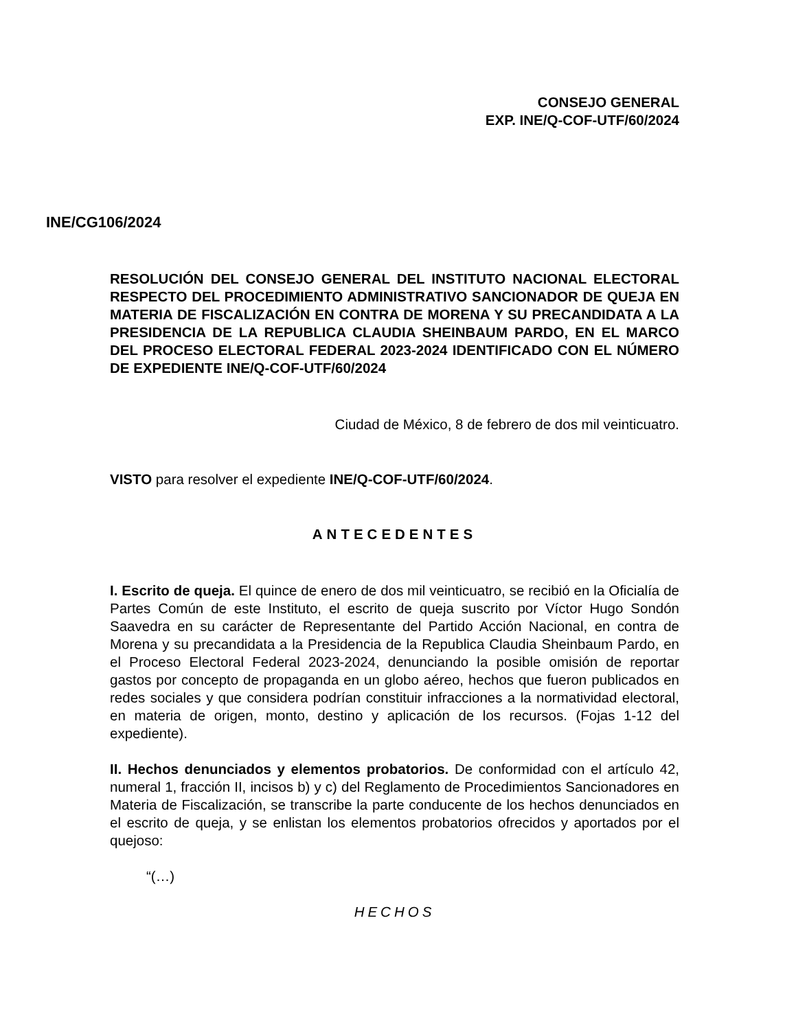CONSEJO GENERAL
EXP. INE/Q-COF-UTF/60/2024
INE/CG106/2024
RESOLUCIÓN DEL CONSEJO GENERAL DEL INSTITUTO NACIONAL ELECTORAL RESPECTO DEL PROCEDIMIENTO ADMINISTRATIVO SANCIONADOR DE QUEJA EN MATERIA DE FISCALIZACIÓN EN CONTRA DE MORENA Y SU PRECANDIDATA A LA PRESIDENCIA DE LA REPUBLICA CLAUDIA SHEINBAUM PARDO, EN EL MARCO DEL PROCESO ELECTORAL FEDERAL 2023-2024 IDENTIFICADO CON EL NÚMERO DE EXPEDIENTE INE/Q-COF-UTF/60/2024
Ciudad de México, 8 de febrero de dos mil veinticuatro.
VISTO para resolver el expediente INE/Q-COF-UTF/60/2024.
ANTECEDENTES
I. Escrito de queja. El quince de enero de dos mil veinticuatro, se recibió en la Oficialía de Partes Común de este Instituto, el escrito de queja suscrito por Víctor Hugo Sondón Saavedra en su carácter de Representante del Partido Acción Nacional, en contra de Morena y su precandidata a la Presidencia de la Republica Claudia Sheinbaum Pardo, en el Proceso Electoral Federal 2023-2024, denunciando la posible omisión de reportar gastos por concepto de propaganda en un globo aéreo, hechos que fueron publicados en redes sociales y que considera podrían constituir infracciones a la normatividad electoral, en materia de origen, monto, destino y aplicación de los recursos. (Fojas 1-12 del expediente).
II. Hechos denunciados y elementos probatorios. De conformidad con el artículo 42, numeral 1, fracción II, incisos b) y c) del Reglamento de Procedimientos Sancionadores en Materia de Fiscalización, se transcribe la parte conducente de los hechos denunciados en el escrito de queja, y se enlistan los elementos probatorios ofrecidos y aportados por el quejoso:
“(…)
HECHOS